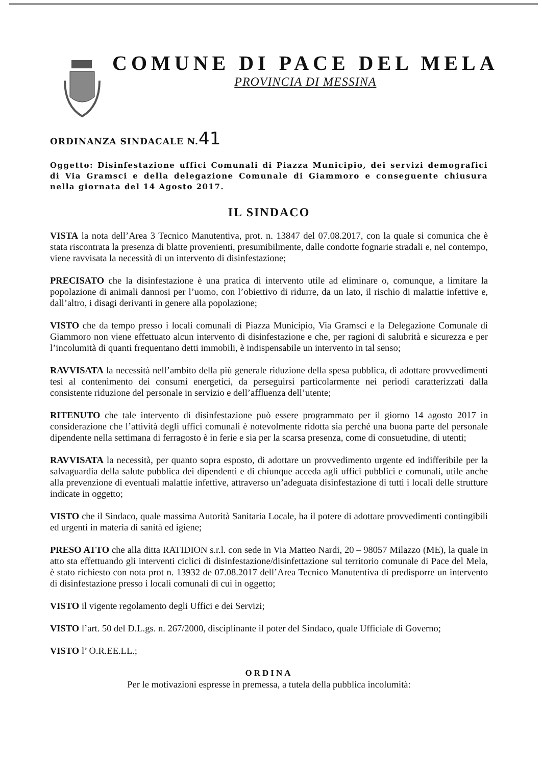COMUNE DI PACE DEL MELA
PROVINCIA DI MESSINA
ORDINANZA SINDACALE N.41
Oggetto: Disinfestazione uffici Comunali di Piazza Municipio, dei servizi demografici di Via Gramsci e della delegazione Comunale di Giammoro e conseguente chiusura nella giornata del 14 Agosto 2017.
IL SINDACO
VISTA la nota dell’Area 3 Tecnico Manutentiva, prot. n. 13847 del 07.08.2017, con la quale si comunica che è stata riscontrata la presenza di blatte provenienti, presumibilmente, dalle condotte fognarie stradali e, nel contempo, viene ravvisata la necessità di un intervento di disinfestazione;
PRECISATO che la disinfestazione è una pratica di intervento utile ad eliminare o, comunque, a limitare la popolazione di animali dannosi per l’uomo, con l’obiettivo di ridurre, da un lato, il rischio di malattie infettive e, dall’altro, i disagi derivanti in genere alla popolazione;
VISTO che da tempo presso i locali comunali di Piazza Municipio, Via Gramsci e la Delegazione Comunale di Giammoro non viene effettuato alcun intervento di disinfestazione e che, per ragioni di salubrità e sicurezza e per l’incolumità di quanti frequentano detti immobili, è indispensabile un intervento in tal senso;
RAVVISATA la necessità nell’ambito della più generale riduzione della spesa pubblica, di adottare provvedimenti tesi al contenimento dei consumi energetici, da perseguirsi particolarmente nei periodi caratterizzati dalla consistente riduzione del personale in servizio e dell’affluenza dell’utente;
RITENUTO che tale intervento di disinfestazione può essere programmato per il giorno 14 agosto 2017 in considerazione che l’attività degli uffici comunali è notevolmente ridotta sia perché una buona parte del personale dipendente nella settimana di ferragosto è in ferie e sia per la scarsa presenza, come di consuetudine, di utenti;
RAVVISATA la necessità, per quanto sopra esposto, di adottare un provvedimento urgente ed indifferibile per la salvaguardia della salute pubblica dei dipendenti e di chiunque acceda agli uffici pubblici e comunali, utile anche alla prevenzione di eventuali malattie infettive, attraverso un’adeguata disinfestazione di tutti i locali delle strutture indicate in oggetto;
VISTO che il Sindaco, quale massima Autorità Sanitaria Locale, ha il potere di adottare provvedimenti contingibili ed urgenti in materia di sanità ed igiene;
PRESO ATTO che alla ditta RATIDION s.r.l. con sede in Via Matteo Nardi, 20 – 98057 Milazzo (ME), la quale in atto sta effettuando gli interventi ciclici di disinfestazione/disinfettazione sul territorio comunale di Pace del Mela, è stato richiesto con nota prot n. 13932 de 07.08.2017 dell’Area Tecnico Manutentiva di predisporre un intervento di disinfestazione presso i locali comunali di cui in oggetto;
VISTO il vigente regolamento degli Uffici e dei Servizi;
VISTO l’art. 50 del D.L.gs. n. 267/2000, disciplinante il poter del Sindaco, quale Ufficiale di Governo;
VISTO l’ O.R.EE.LL.;
ORDINA
Per le motivazioni espresse in premessa, a tutela della pubblica incolumità: